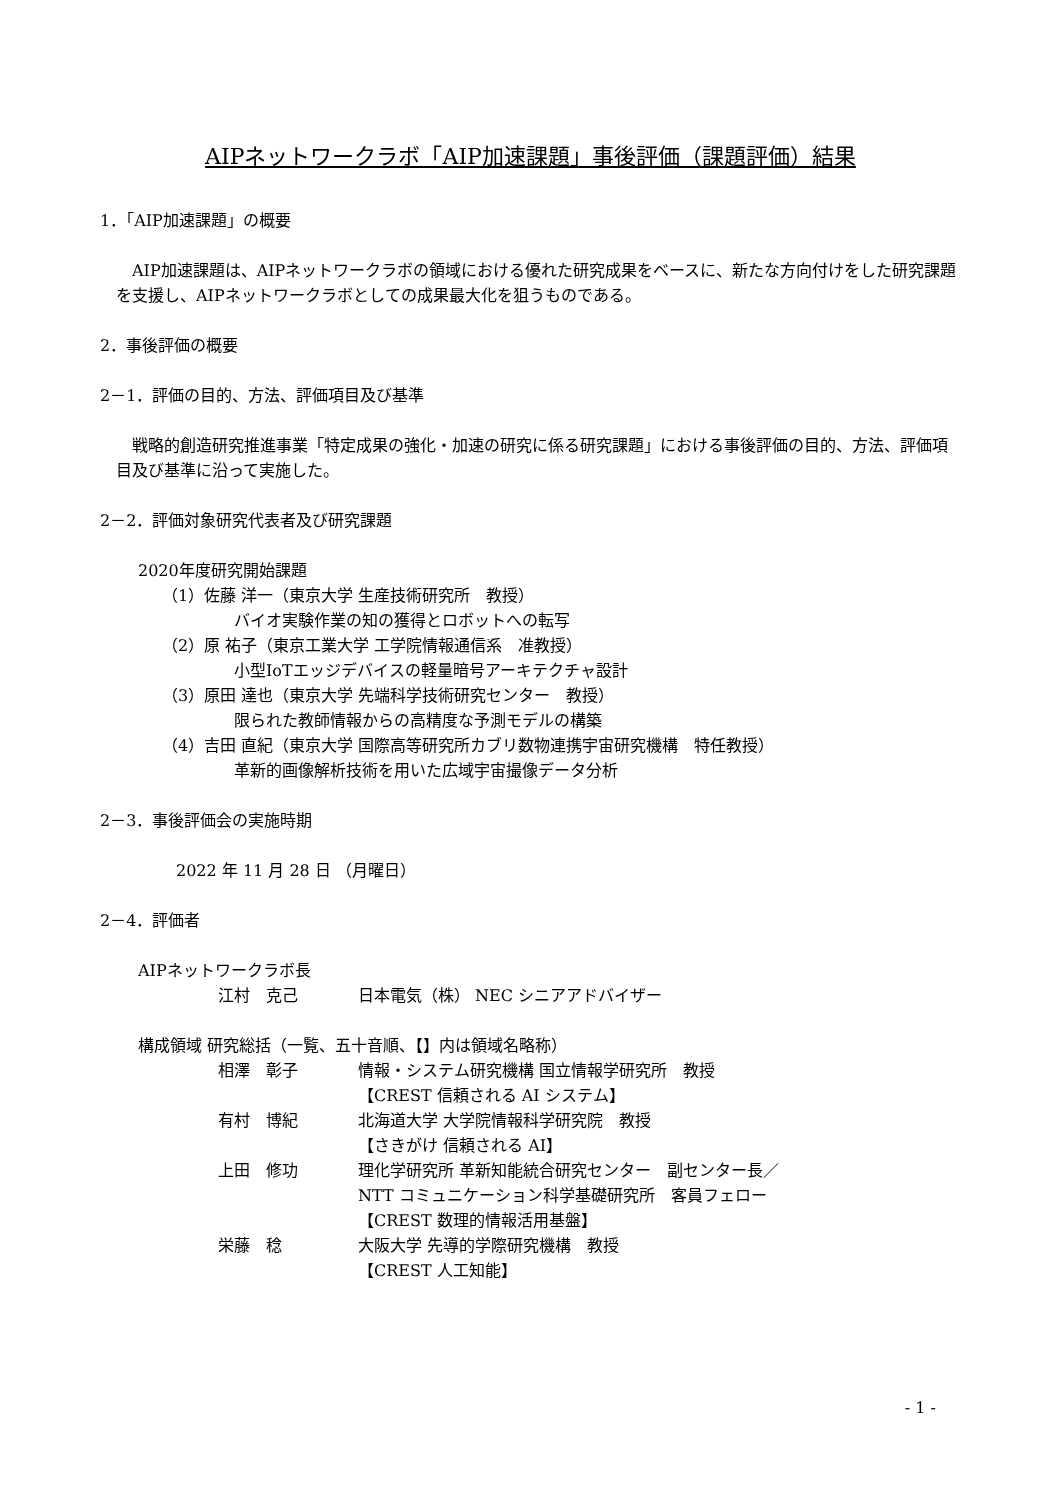AIPネットワークラボ「AIP加速課題」事後評価（課題評価）結果
1．「AIP加速課題」の概要
AIP加速課題は、AIPネットワークラボの領域における優れた研究成果をベースに、新たな方向付けをした研究課題を支援し、AIPネットワークラボとしての成果最大化を狙うものである。
2．事後評価の概要
2－1．評価の目的、方法、評価項目及び基準
戦略的創造研究推進事業「特定成果の強化・加速の研究に係る研究課題」における事後評価の目的、方法、評価項目及び基準に沿って実施した。
2－2．評価対象研究代表者及び研究課題
2020年度研究開始課題
（1）佐藤 洋一（東京大学 生産技術研究所　教授）
バイオ実験作業の知の獲得とロボットへの転写
（2）原 祐子（東京工業大学 工学院情報通信系　准教授）
小型IoTエッジデバイスの軽量暗号アーキテクチャ設計
（3）原田 達也（東京大学 先端科学技術研究センター　教授）
限られた教師情報からの高精度な予測モデルの構築
（4）吉田 直紀（東京大学 国際高等研究所カブリ数物連携宇宙研究機構　特任教授）
革新的画像解析技術を用いた広域宇宙撮像データ分析
2－3．事後評価会の実施時期
2022 年 11 月 28 日 （月曜日）
2－4．評価者
AIPネットワークラボ長
江村　克己 日本電気（株） NEC シニアアドバイザー
構成領域 研究総括（一覧、五十音順、【】内は領域名略称）
相澤　彰子 情報・システム研究機構 国立情報学研究所　教授
【CREST 信頼される AI システム】
有村　博紀 北海道大学 大学院情報科学研究院　教授
【さきがけ 信頼される AI】
上田　修功 理化学研究所 革新知能統合研究センター　副センター長／
NTT コミュニケーション科学基礎研究所　客員フェロー
【CREST 数理的情報活用基盤】
栄藤　稔 大阪大学 先導的学際研究機構　教授
【CREST 人工知能】
- 1 -